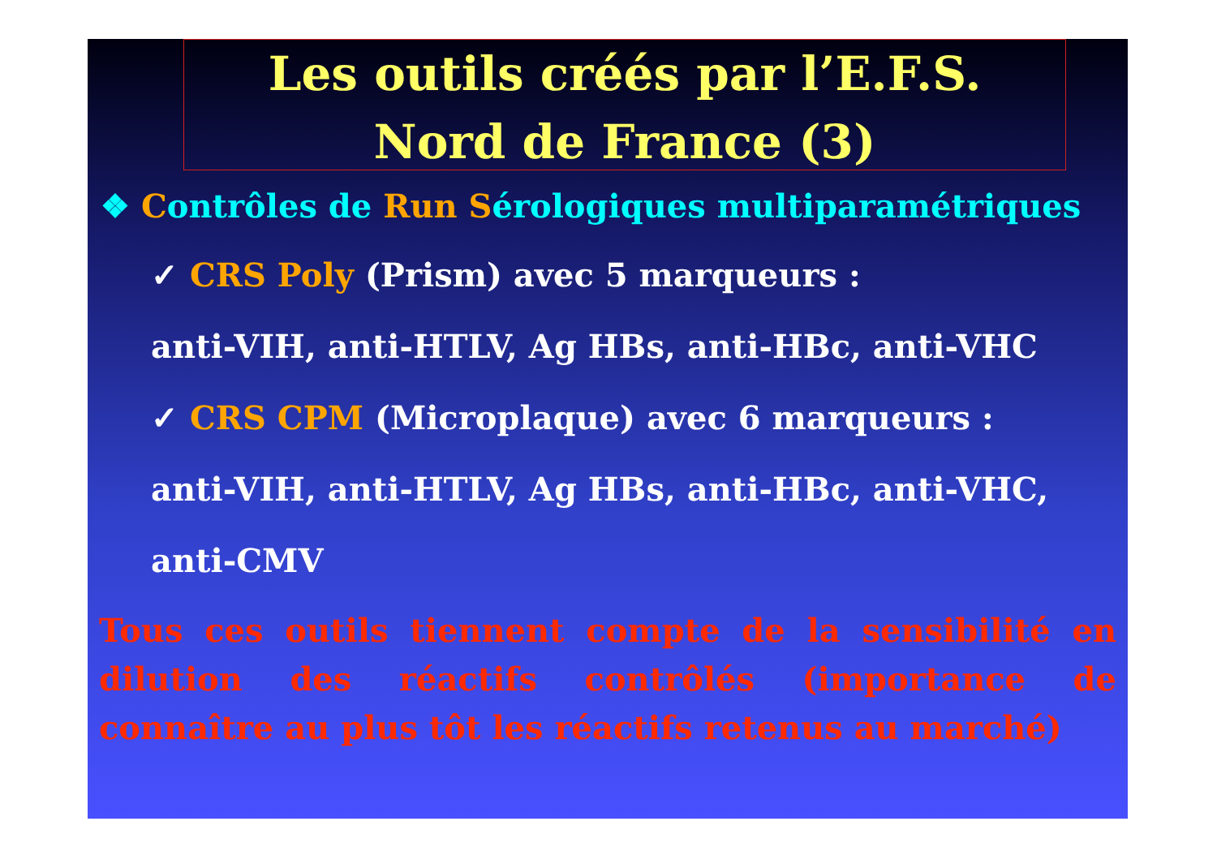Les outils créés par l’E.F.S.
Nord de France (3)
❖ Contrôles de Run Sérologiques multiparamétriques
✓ CRS Poly (Prism) avec 5 marqueurs :
anti-VIH, anti-HTLV, Ag HBs, anti-HBc, anti-VHC
✓ CRS CPM (Microplaque) avec 6 marqueurs :
anti-VIH, anti-HTLV, Ag HBs, anti-HBc, anti-VHC,
anti-CMV
Tous ces outils tiennent compte de la sensibilité en dilution des réactifs contrôlés (importance de connaître au plus tôt les réactifs retenus au marché)